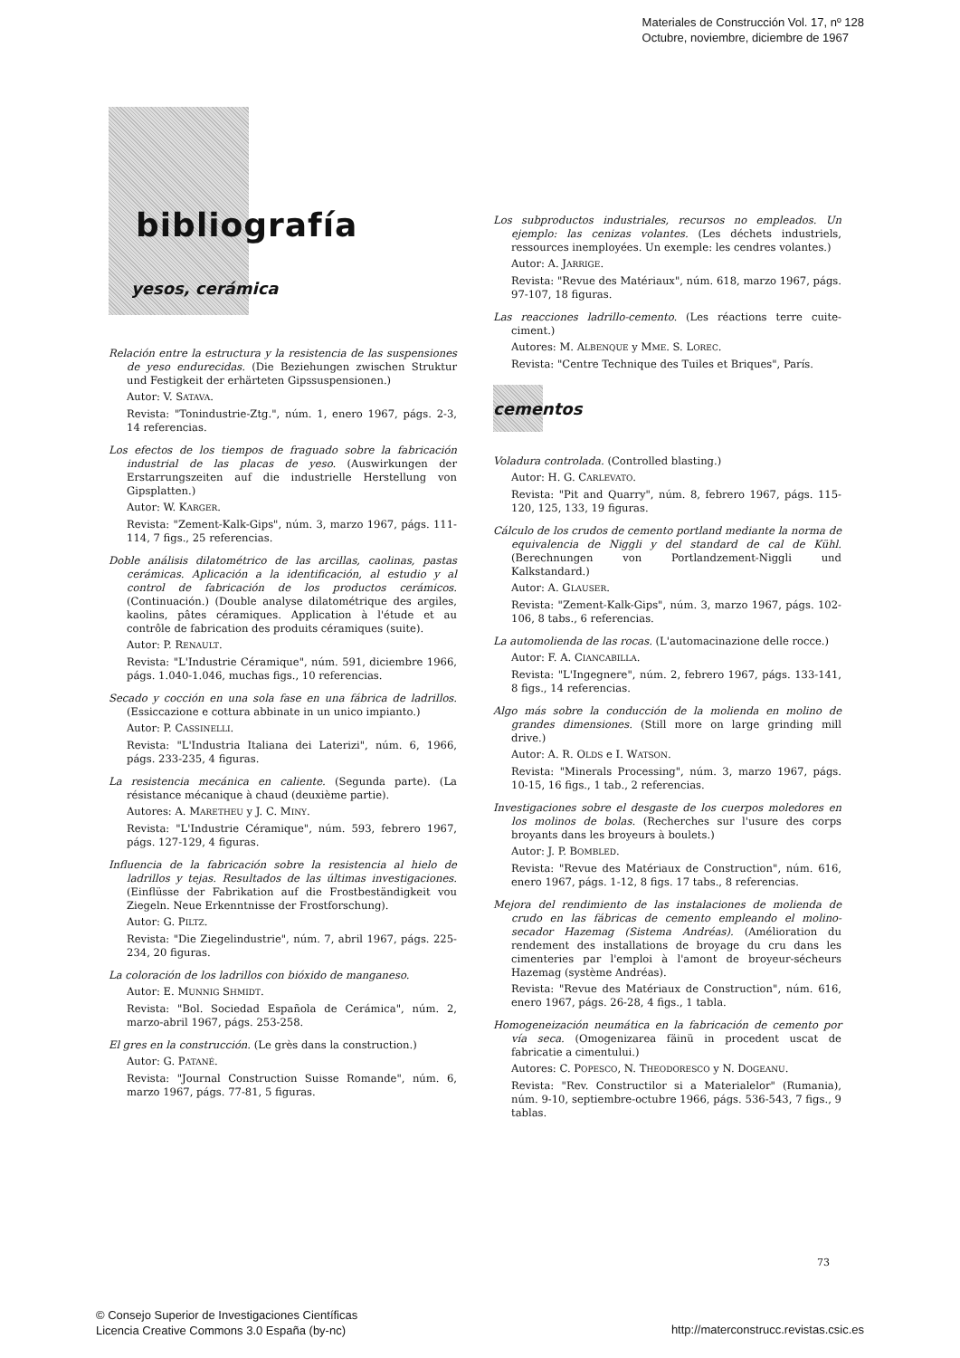Materiales de Construcción Vol. 17, nº 128
Octubre, noviembre, diciembre de 1967
bibliografía
yesos, cerámica
Relación entre la estructura y la resistencia de las suspensiones de yeso endurecidas. (Die Beziehungen zwischen Struktur und Festigkeit der erhärteten Gipssuspensionen.)
Autor: V. SATAVA.
Revista: "Tonindustrie-Ztg.", núm. 1, enero 1967, págs. 2-3, 14 referencias.
Los efectos de los tiempos de fraguado sobre la fabricación industrial de las placas de yeso. (Auswirkungen der Erstarrungszeiten auf die industrielle Herstellung von Gipsplatten.)
Autor: W. KARGER.
Revista: "Zement-Kalk-Gips", núm. 3, marzo 1967, págs. 111-114, 7 figs., 25 referencias.
Doble análisis dilatométrico de las arcillas, caolinas, pastas cerámicas. Aplicación a la identificación, al estudio y al control de fabricación de los productos cerámicos. (Continuación.) (Double analyse dilatométrique des argiles, kaolins, pâtes céramiques. Application à l'étude et au contrôle de fabrication des produits céramiques (suite).
Autor: P. RENAULT.
Revista: "L'Industrie Céramique", núm. 591, diciembre 1966, págs. 1.040-1.046, muchas figs., 10 referencias.
Secado y cocción en una sola fase en una fábrica de ladrillos. (Essiccazione e cottura abbinate in un unico impianto.)
Autor: P. CASSINELLI.
Revista: "L'Industria Italiana dei Laterizi", núm. 6, 1966, págs. 233-235, 4 figuras.
La resistencia mecánica en caliente. (Segunda parte). (La résistance mécanique à chaud (deuxième partie).
Autores: A. MARETHEU y J. C. MINY.
Revista: "L'Industrie Céramique", núm. 593, febrero 1967, págs. 127-129, 4 figuras.
Influencia de la fabricación sobre la resistencia al hielo de ladrillos y tejas. Resultados de las últimas investigaciones. (Einflüsse der Fabrikation auf die Frostbeständigkeit vou Ziegeln. Neue Erkenntnisse der Frostforschung).
Autor: G. PILTZ.
Revista: "Die Ziegelindustrie", núm. 7, abril 1967, págs. 225-234, 20 figuras.
La coloración de los ladrillos con bióxido de manganeso.
Autor: E. MUNNIG SHMIDT.
Revista: "Bol. Sociedad Española de Cerámica", núm. 2, marzo-abril 1967, págs. 253-258.
El gres en la construcción. (Le grès dans la construction.)
Autor: G. PATANÉ.
Revista: "Journal Construction Suisse Romande", núm. 6, marzo 1967, págs. 77-81, 5 figuras.
Los subproductos industriales, recursos no empleados. Un ejemplo: las cenizas volantes. (Les déchets industriels, ressources inemployées. Un exemple: les cendres volantes.)
Autor: A. JARRIGE.
Revista: "Revue des Matériaux", núm. 618, marzo 1967, págs. 97-107, 18 figuras.
Las reacciones ladrillo-cemento. (Les réactions terre cuite-ciment.)
Autores: M. ALBENQUE y MME. S. LOREC.
Revista: "Centre Technique des Tuiles et Briques", París.
cementos
Voladura controlada. (Controlled blasting.)
Autor: H. G. CARLEVATO.
Revista: "Pit and Quarry", núm. 8, febrero 1967, págs. 115-120, 125, 133, 19 figuras.
Cálculo de los crudos de cemento portland mediante la norma de equivalencia de Niggli y del standard de cal de Kühl. (Berechnungen von Portlandzement-Niggli und Kalkstandard.)
Autor: A. GLAUSER.
Revista: "Zement-Kalk-Gips", núm. 3, marzo 1967, págs. 102-106, 8 tabs., 6 referencias.
La automolienda de las rocas. (L'automacinazione delle rocce.)
Autor: F. A. CIANCABILLA.
Revista: "L'Ingegnere", núm. 2, febrero 1967, págs. 133-141, 8 figs., 14 referencias.
Algo más sobre la conducción de la molienda en molino de grandes dimensiones. (Still more on large grinding mill drive.)
Autor: A. R. OLDS e I. WATSON.
Revista: "Minerals Processing", núm. 3, marzo 1967, págs. 10-15, 16 figs., 1 tab., 2 referencias.
Investigaciones sobre el desgaste de los cuerpos moledores en los molinos de bolas. (Recherches sur l'usure des corps broyants dans les broyeurs à boulets.)
Autor: J. P. BOMBLED.
Revista: "Revue des Matériaux de Construction", núm. 616, enero 1967, págs. 1-12, 8 figs. 17 tabs., 8 referencias.
Mejora del rendimiento de las instalaciones de molienda de crudo en las fábricas de cemento empleando el molino-secador Hazemag (Sistema Andréas). (Amélioration du rendement des installations de broyage du cru dans les cimenteries par l'emploi à l'amont de broyeur-sécheurs Hazemag (système Andréas).
Revista: "Revue des Matériaux de Construction", núm. 616, enero 1967, págs. 26-28, 4 figs., 1 tabla.
Homogeneización neumática en la fabricación de cemento por vía seca. (Omogenizarea fäinü in procedent uscat de fabricatie a cimentului.)
Autores: C. POPESCO, N. THEODORESCO y N. DOGEANU.
Revista: "Rev. Constructilor si a Materialelor" (Rumania), núm. 9-10, septiembre-octubre 1966, págs. 536-543, 7 figs., 9 tablas.
73
© Consejo Superior de Investigaciones Científicas
Licencia Creative Commons 3.0 España (by-nc)
http://materconstrucc.revistas.csic.es